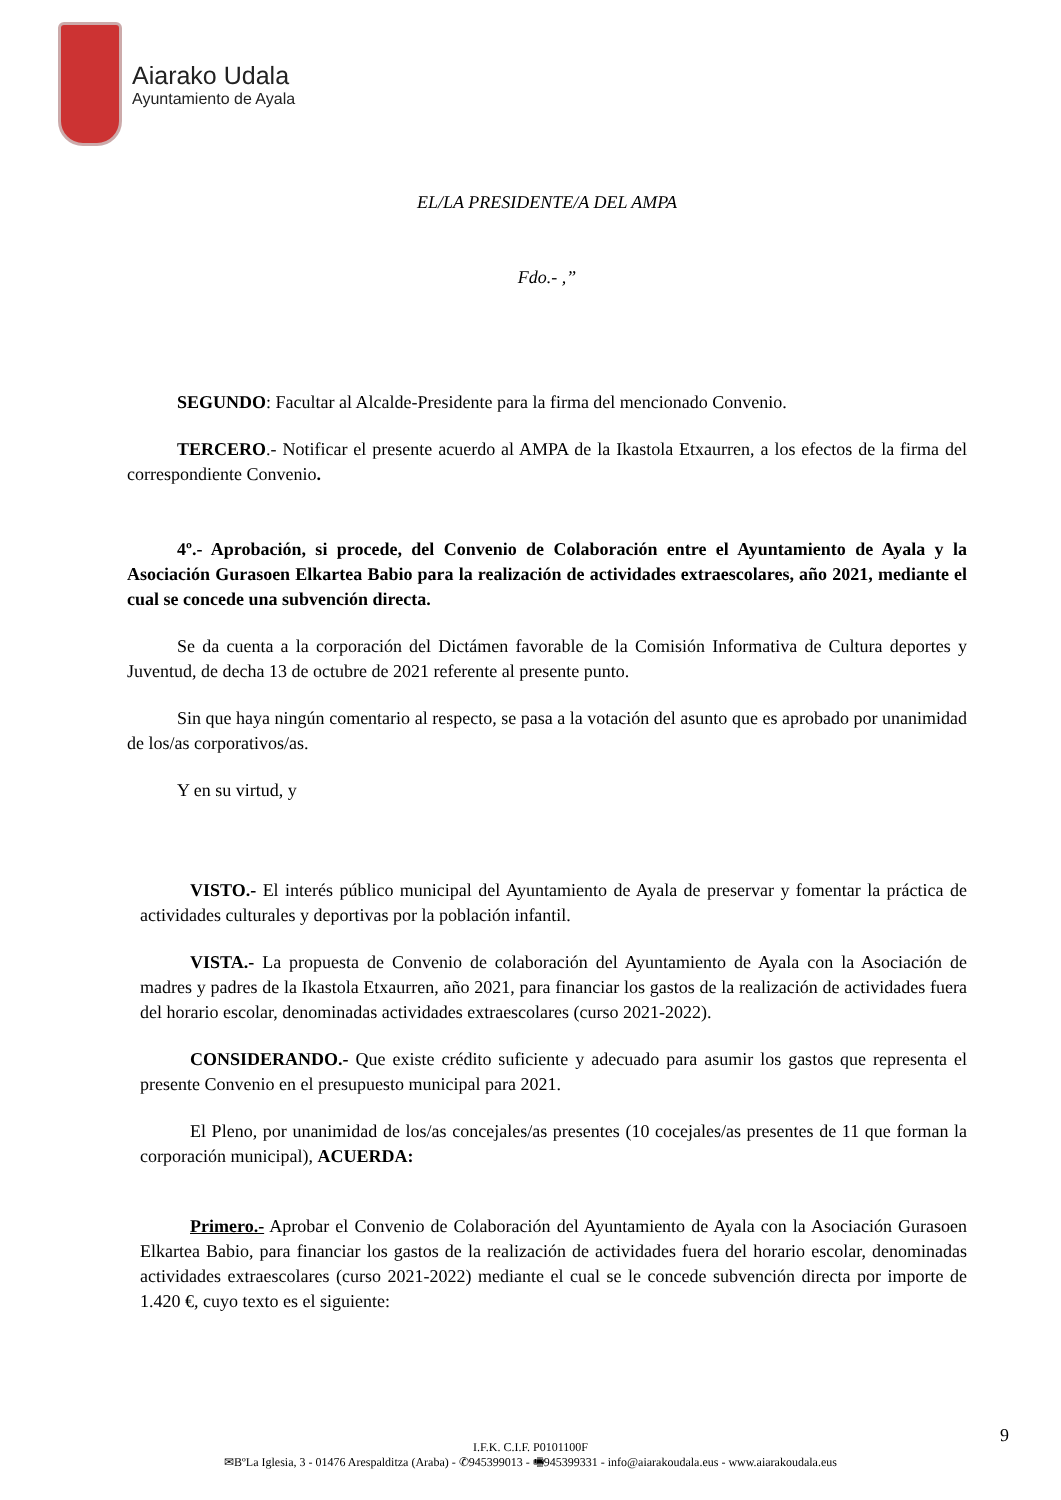Aiarako Udala
Ayuntamiento de Ayala
EL/LA PRESIDENTE/A DEL AMPA
Fdo.- ,”
SEGUNDO: Facultar al Alcalde-Presidente para la firma del mencionado Convenio.
TERCERO.- Notificar el presente acuerdo al AMPA de la Ikastola Etxaurren, a los efectos de la firma del correspondiente Convenio.
4º.- Aprobación, si procede, del Convenio de Colaboración entre el Ayuntamiento de Ayala y la Asociación Gurasoen Elkartea Babio para la realización de actividades extraescolares, año 2021, mediante el cual se concede una subvención directa.
Se da cuenta a la corporación del Dictámen favorable de la Comisión Informativa de Cultura deportes y Juventud, de decha 13 de octubre de 2021 referente al presente punto.
Sin que haya ningún comentario al respecto, se pasa a la votación del asunto que es aprobado por unanimidad de los/as corporativos/as.
Y en su virtud, y
VISTO.- El interés público municipal del Ayuntamiento de Ayala de preservar y fomentar la práctica de actividades culturales y deportivas por la población infantil.
VISTA.- La propuesta de Convenio de colaboración del Ayuntamiento de Ayala con la Asociación de madres y padres de la Ikastola Etxaurren, año 2021, para financiar los gastos de la realización de actividades fuera del horario escolar, denominadas actividades extraescolares (curso 2021-2022).
CONSIDERANDO.- Que existe crédito suficiente y adecuado para asumir los gastos que representa el presente Convenio en el presupuesto municipal para 2021.
El Pleno, por unanimidad de los/as concejales/as presentes (10 cocejales/as presentes de 11 que forman la corporación municipal), ACUERDA:
Primero.- Aprobar el Convenio de Colaboración del Ayuntamiento de Ayala con la Asociación Gurasoen Elkartea Babio, para financiar los gastos de la realización de actividades fuera del horario escolar, denominadas actividades extraescolares (curso 2021-2022) mediante el cual se le concede subvención directa por importe de 1.420 €, cuyo texto es el siguiente:
9
I.F.K. C.I.F. P0101100F
✉BºLa Iglesia, 3 - 01476 Arespalditza (Araba) - ✆945399013 - 🖷945399331 - info@aiarakoudala.eus - www.aiarakoudala.eus